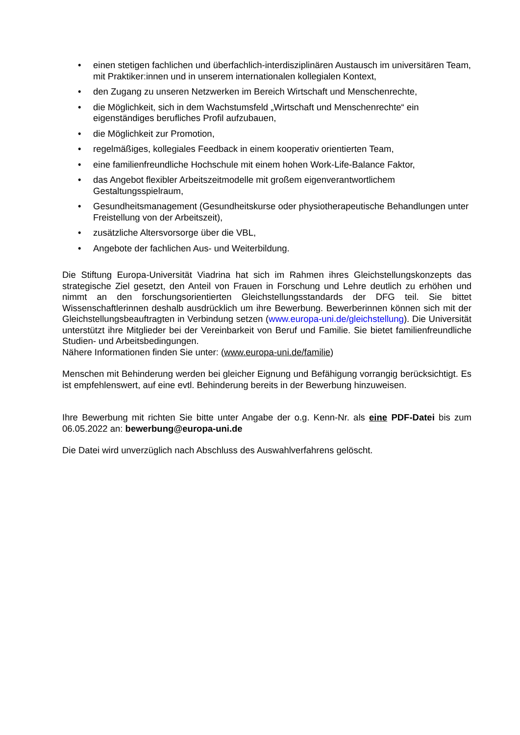• einen stetigen fachlichen und überfachlich-interdisziplinären Austausch im universitären Team, mit Praktiker:innen und in unserem internationalen kollegialen Kontext,
• den Zugang zu unseren Netzwerken im Bereich Wirtschaft und Menschenrechte,
• die Möglichkeit, sich in dem Wachstumsfeld „Wirtschaft und Menschenrechte“ ein eigenständiges berufliches Profil aufzubauen,
• die Möglichkeit zur Promotion,
• regelmäßiges, kollegiales Feedback in einem kooperativ orientierten Team,
• eine familienfreundliche Hochschule mit einem hohen Work-Life-Balance Faktor,
• das Angebot flexibler Arbeitszeitmodelle mit großem eigenverantwortlichem Gestaltungsspielraum,
• Gesundheitsmanagement (Gesundheitskurse oder physiotherapeutische Behandlungen unter Freistellung von der Arbeitszeit),
• zusätzliche Altersvorsorge über die VBL,
• Angebote der fachlichen Aus- und Weiterbildung.
Die Stiftung Europa-Universität Viadrina hat sich im Rahmen ihres Gleichstellungskonzepts das strategische Ziel gesetzt, den Anteil von Frauen in Forschung und Lehre deutlich zu erhöhen und nimmt an den forschungsorientierten Gleichstellungsstandards der DFG teil. Sie bittet Wissenschaftlerinnen deshalb ausdrücklich um ihre Bewerbung. Bewerberinnen können sich mit der Gleichstellungsbeauftragten in Verbindung setzen (www.europa-uni.de/gleichstellung). Die Universität unterstützt ihre Mitglieder bei der Vereinbarkeit von Beruf und Familie. Sie bietet familienfreundliche Studien- und Arbeitsbedingungen.
Nähere Informationen finden Sie unter: (www.europa-uni.de/familie)
Menschen mit Behinderung werden bei gleicher Eignung und Befähigung vorrangig berücksichtigt. Es ist empfehlenswert, auf eine evtl. Behinderung bereits in der Bewerbung hinzuweisen.
Ihre Bewerbung mit richten Sie bitte unter Angabe der o.g. Kenn-Nr. als eine PDF-Datei bis zum 06.05.2022 an: bewerbung@europa-uni.de
Die Datei wird unverzüglich nach Abschluss des Auswahlverfahrens gelöscht.